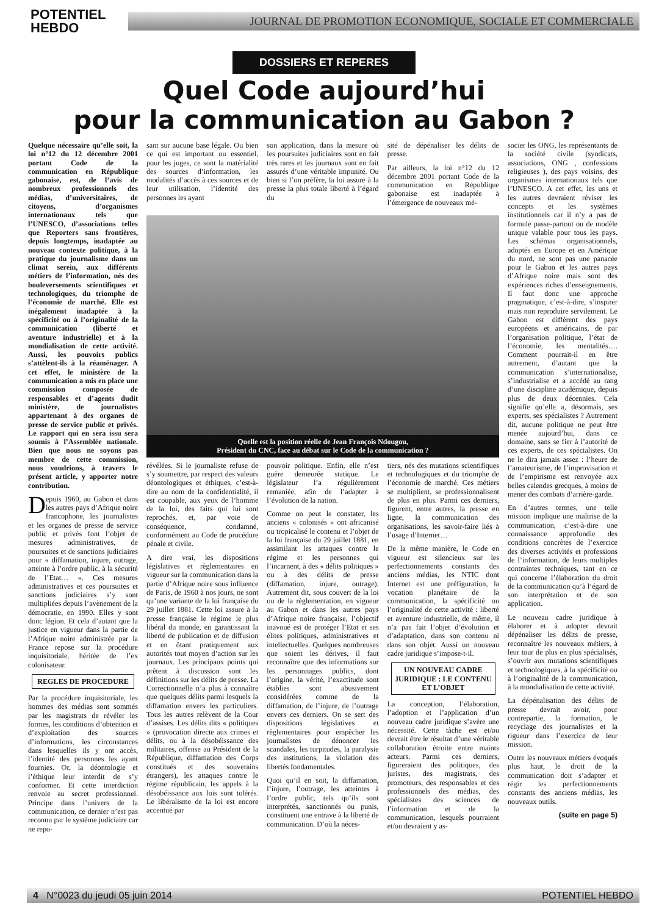POTENTIEL
HEBDO
JOURNAL DE PROMOTION ECONOMIQUE, SOCIALE ET COMMERCIALE
DOSSIERS ET REPERES
Quel Code aujourd’hui
pour la communication au Gabon ?
Quelque nécessaire qu’elle soit, la loi n°12 du 12 décembre 2001 portant Code de la communication en République gabonaise, est, de l’avis de nombreux professionnels des médias, d’universitaires, de citoyens, d’organismes internationaux tels que l’UNESCO, d’associations telles que Reporters sans frontières, depuis longtemps, inadaptée au nouveau contexte politique, à la pratique du journalisme dans un climat serein, aux différents métiers de l’information, nés des bouleversements scientifiques et technologiques, du triomphe de l’économie de marché. Elle est inégalement inadaptée à la spécificité ou à l’originalité de la communication (liberté et aventure industrielle) et à la mondialisation de cette activité. Aussi, les pouvoirs publics s’attèlent-ils à la réaménager. A cet effet, le ministère de la communication a mis en place une commission composée de responsables et d’agents dudit ministère, de journalistes appartenant à des organes de presse de service public et privés. Le rapport qui en sera issu sera soumis à l’Assemblée nationale. Bien que nous ne soyons pas membre de cette commission, nous voudrions, à travers le présent article, y apporter notre contribution.
Depuis 1960, au Gabon et dans les autres pays d’Afrique noire francophone, les journalistes et les organes de presse de service public et privés font l’objet de mesures administratives, de poursuites et de sanctions judiciaires pour « diffamation, injure, outrage, atteinte à l’ordre public, à la sécurité de l’Etat… ». Ces mesures administratives et ces poursuites et sanctions judiciaires s’y sont multipliées depuis l’avènement de la démocratie, en 1990. Elles y sont donc légion. Et cela d’autant que la justice en vigueur dans la partie de l’Afrique noire administrée par la France repose sur la procédure inquisitoriale, héritée de l’ex colonisateur.
REGLES DE PROCEDURE
Par la procédure inquisitoriale, les hommes des médias sont sommés par les magistrats de révéler les formes, les conditions d’obtention et d’exploitation des sources d’informations, les circonstances dans lesquelles ils y ont accès, l’identité des personnes les ayant fournies. Or, la déontologie et l’éthique leur interdit de s’y conformer. Et cette interdiction renvoie au secret professionnel. Principe dans l’univers de la communication, ce dernier n’est pas reconnu par le système judiciaire car ne repo-
sant sur aucune base légale. Ou bien ce qui est important ou essentiel, pour les juges, ce sont la matérialité des sources d’information, les modalités d’accès à ces sources et de leur utilisation, l’identité des personnes les ayant
son application, dans la mesure où les poursuites judiciaires sont en fait très rares et les journaux sont en fait assurés d’une véritable impunité. Ou bien si l’on préfère, la loi assure à la presse la plus totale liberté à l’égard du
sité de dépénaliser les délits de presse.
Par ailleurs, la loi n°12 du 12 décembre 2001 portant Code de la communication en République gabonaise est inadaptée à l’émergence de nouveaux mé-
Quelle est la position réelle de Jean François Ndougou,
Président du CNC, face au débat sur le Code de la communication ?
révélées. Si le journaliste refuse de s’y soumettre, par respect des valeurs déontologiques et éthiques, c’est-à-dire au nom de la confidentialité, il est coupable, aux yeux de l’homme de la loi, des faits qui lui sont reprochés, et, par voie de conséquence, condamné, conformément au Code de procédure pénale et civile.
A dire vrai, les dispositions législatives et règlementaires en vigueur sur la communication dans la partie d’Afrique noire sous influence de Paris, de 1960 à nos jours, ne sont qu’une variante de la loi française du 29 juillet 1881. Cette loi assure à la presse française le régime le plus libéral du monde, en garantissant la liberté de publication et de diffusion et en ôtant pratiquement aux autorités tout moyen d’action sur les journaux. Les principaux points qui prêtent à discussion sont les définitions sur les délits de presse. La Correctionnelle n’a plus à connaître que quelques délits parmi lesquels la diffamation envers les particuliers. Tous les autres relèvent de la Cour d’assises. Les délits dits « politiques » (provocation directe aux crimes et délits, ou à la désobéissance des militaires, offense au Président de la République, diffamation des Corps constitués et des souverains étrangers), les attaques contre le régime républicain, les appels à la désobéissance aux lois sont tolérés. Le libéralisme de la loi est encore accentué par
pouvoir politique. Enfin, elle n’est guère demeurée statique. Le législateur l’a régulièrement remaniée, afin de l’adapter à l’évolution de la nation.
Comme on peut le constater, les anciens « colonisés » ont africanisé ou tropicalisé le contenu et l’objet de la loi française du 29 juillet 1881, en assimilant les attaques contre le régime et les personnes qui l’incarnent, à des « délits politiques » ou à des délits de presse (diffamation, injure, outrage). Autrement dit, sous couvert de la loi ou de la règlementation, en vigueur au Gabon et dans les autres pays d’Afrique noire française, l’objectif inavoué est de protéger l’Etat et ses élites politiques, administratives et intellectuelles. Quelques nombreuses que soient les dérives, il faut reconnaître que des informations sur les personnages publics, dont l’origine, la vérité, l’exactitude sont établies sont abusivement considérées comme de la diffamation, de l’injure, de l’outrage envers ces derniers. On se sert des dispositions législatives et règlementaires pour empêcher les journalistes de dénoncer les scandales, les turpitudes, la paralysie des institutions, la violation des libertés fondamentales.
Quoi qu’il en soit, la diffamation, l’injure, l’outrage, les atteintes à l’ordre public, tels qu’ils sont interprétés, sanctionnés ou punis, constituent une entrave à la liberté de communication. D’où la néces-
tiers, nés des mutations scientifiques et technologiques et du triomphe de l’économie de marché. Ces métiers se multiplient, se professionnalisent de plus en plus. Parmi ces derniers, figurent, entre autres, la presse en ligne, la communication des organisations, les savoir-faire liés à l’usage d’Internet…
De la même manière, le Code en vigueur est silencieux sur les perfectionnements constants des anciens médias, les NTIC dont Internet est une préfiguration, la vocation planétaire de la communication, la spécificité ou l’originalité de cette activité : liberté et aventure industrielle, de même, il n’a pas fait l’objet d’évolution et d’adaptation, dans son contenu ni dans son objet. Aussi un nouveau cadre juridique s’impose-t-il.
UN NOUVEAU CADRE JURIDIQUE : LE CONTENU ET L’OBJET
La conception, l’élaboration, l’adoption et l’application d’un nouveau cadre juridique s’avère une nécessité. Cette tâche est et/ou devrait être le résultat d’une véritable collaboration étroite entre maints acteurs. Parmi ces derniers, figureraient des politiques, des juristes, des magistrats, des promoteurs, des responsables et des professionnels des médias, des spécialistes des sciences de l’information et de la communication, lesquels pourraient et/ou devraient y as-
socier les ONG, les représentants de la société civile (syndicats, associations, ONG , confessions religieuses ), des pays voisins, des organismes internationaux tels que l’UNESCO. A cet effet, les uns et les autres devraient réviser les concepts et les systèmes institutionnels car il n’y a pas de formule passe-partout ou de modèle unique valable pour tous les pays. Les schémas organisationnels, adoptés en Europe et en Amérique du nord, ne sont pas une panacée pour le Gabon et les autres pays d’Afrique noire mais sont des expériences riches d’enseignements. Il faut donc une approche pragmatique, c’est-à-dire, s’inspirer mais non reproduire servilement. Le Gabon est différent des pays européens et américains, de par l’organisation politique, l’état de l’économie, les mentalités…. Comment pourrait-il en être autrement, d’autant que la communication s’internationalise, s’industrialise et a accédé au rang d’une discipline académique, depuis plus de deux décennies. Cela signifie qu’elle a, désormais, ses experts, ses spécialistes ? Autrement dit, aucune politique ne peut être menée aujourd’hui, dans ce domaine, sans se fier à l’autorité de ces experts, de ces spécialistes. On ne le dira jamais assez : l’heure de l’amateurisme, de l’improvisation et de l’empirisme est renvoyée aux belles calendes grecques, à moins de mener des combats d’arrière-garde.
En d’autres termes, une telle mission implique une maîtrise de la communication, c’est-à-dire une connaissance approfondie des conditions concrètes de l’exercice des diverses activités et professions de l’information, de leurs multiples contraintes techniques, tant en ce qui concerne l’élaboration du droit de la communication qu’à l’égard de son interprétation et de son application.
Le nouveau cadre juridique à élaborer et à adopter devrait dépénaliser les délits de presse, reconnaître les nouveaux métiers, à leur tour de plus en plus spécialisés, s’ouvrir aux mutations scientifiques et technologiques, à la spécificité ou à l’originalité de la communication, à la mondialisation de cette activité.
La dépénalisation des délits de presse devrait avoir, pour contrepartie, la formation, le recyclage des journalistes et la rigueur dans l’exercice de leur mission.
Outre les nouveaux métiers évoqués plus haut, le droit de la communication doit s’adapter et régir les perfectionnements constants des anciens médias, les nouveaux outils.
(suite en page 5)
4 N°0023 du jeudi 05 juin 2014 POTENTIEL HEBDO